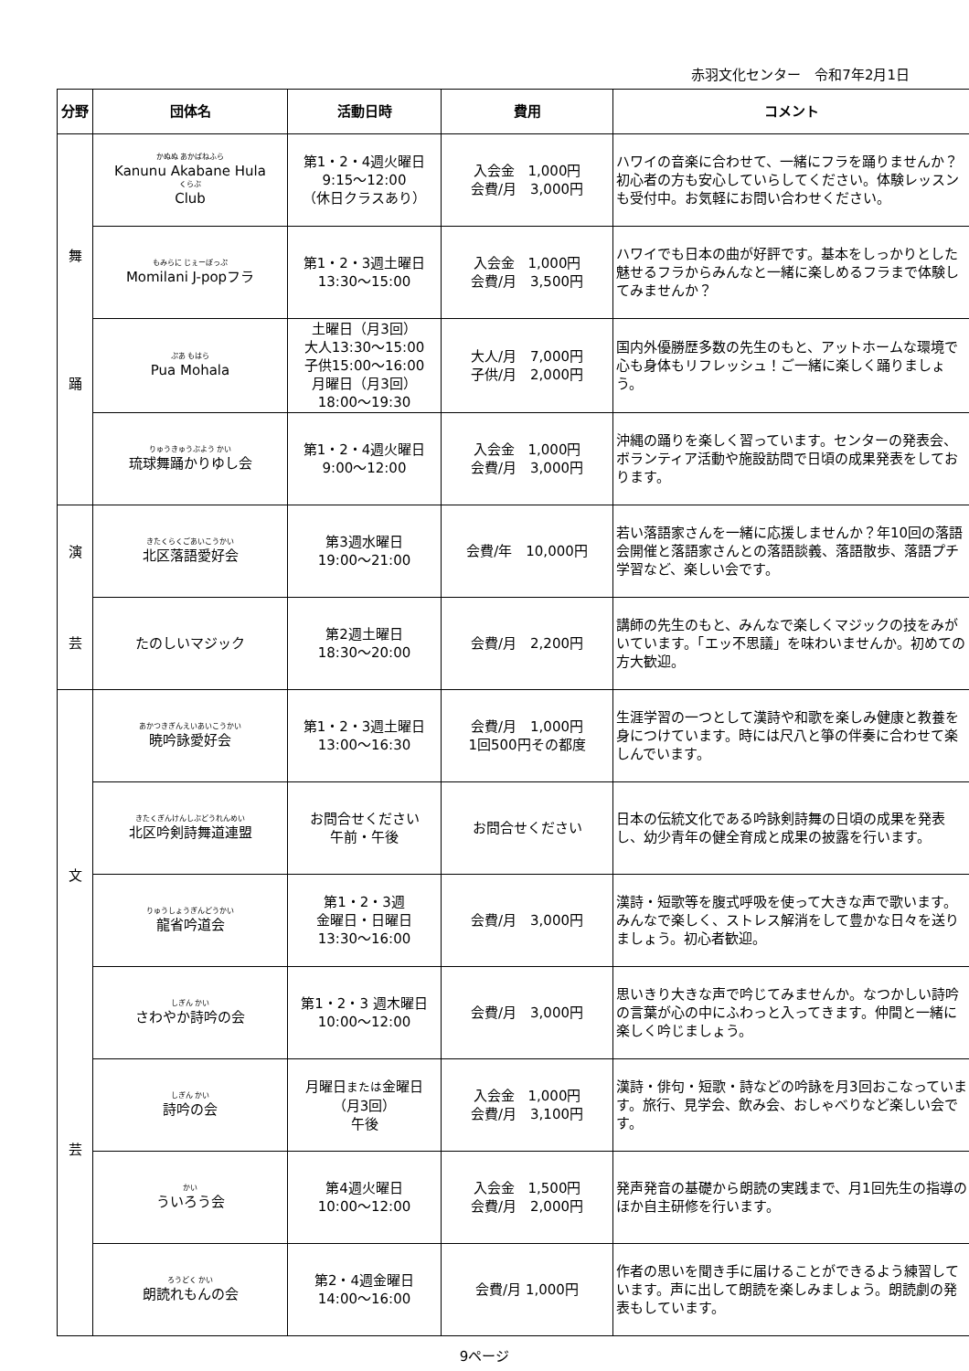赤羽文化センター　令和7年2月1日
| 分野 | 団体名 | 活動日時 | 費用 | コメント |
| --- | --- | --- | --- | --- |
| 舞 踊 | かぬぬ あかばねふら Kanunu Akabane Hula くらぶ Club | 第1・2・4週火曜日 9:15～12:00 （休日クラスあり） | 入会金 1,000円 会費/月 3,000円 | ハワイの音楽に合わせて、一緒にフラを踊りませんか？初心者の方も安心していらしてください。体験レッスンも受付中。お気軽にお問い合わせください。 |
| | もみらに じぇーぽっぷ Momilani J-popフラ | 第1・2・3週土曜日 13:30～15:00 | 入会金 1,000円 会費/月 3,500円 | ハワイでも日本の曲が好評です。基本をしっかりとした魅せるフラからみんなと一緒に楽しめるフラまで体験してみませんか？ |
| | ぷあ もはら Pua Mohala | 土曜日（月3回） 大人13:30～15:00 子供15:00～16:00 月曜日（月3回） 18:00～19:30 | 大人/月 7,000円 子供/月 2,000円 | 国内外優勝歴多数の先生のもと、アットホームな環境で心も身体もリフレッシュ！ご一緒に楽しく踊りましょう。 |
| | りゅうきゅうぶよう かい 琉球舞踊かりゆし会 | 第1・2・4週火曜日 9:00～12:00 | 入会金 1,000円 会費/月 3,000円 | 沖縄の踊りを楽しく習っています。センターの発表会、ボランティア活動や施設訪問で日頃の成果発表をしております。 |
| 演 芸 | きたくらくごあいこうかい 北区落語愛好会 | 第3週水曜日 19:00～21:00 | 会費/年 10,000円 | 若い落語家さんを一緒に応援しませんか？年10回の落語会開催と落語家さんとの落語談義、落語散歩、落語プチ学習など、楽しい会です。 |
| | たのしいマジック | 第2週土曜日 18:30～20:00 | 会費/月 2,200円 | 講師の先生のもと、みんなで楽しくマジックの技をみがいています。「エッ不思議」を味わいませんか。初めての方大歓迎。 |
| 文 芸 | あかつきぎんえいあいこうかい 暁吟詠愛好会 | 第1・2・3週土曜日 13:00～16:30 | 会費/月 1,000円 1回500円その都度 | 生涯学習の一つとして漢詩や和歌を楽しみ健康と教養を身につけています。時には尺八と箏の伴奏に合わせて楽しんでいます。 |
| | きたくぎんけんしぶどうれんめい 北区吟剣詩舞道連盟 | お問合せください 午前・午後 | お問合せください | 日本の伝統文化である吟詠剣詩舞の日頃の成果を発表し、幼少青年の健全育成と成果の披露を行います。 |
| | りゅうしょうぎんどうかい 龍省吟道会 | 第1・2・3週 金曜日・日曜日 13:30～16:00 | 会費/月 3,000円 | 漢詩・短歌等を腹式呼吸を使って大きな声で歌います。みんなで楽しく、ストレス解消をして豊かな日々を送りましょう。初心者歓迎。 |
| | しぎん かい さわやか詩吟の会 | 第1・2・3 週木曜日 10:00～12:00 | 会費/月 3,000円 | 思いきり大きな声で吟じてみませんか。なつかしい詩吟の言葉が心の中にふわっと入ってきます。仲間と一緒に楽しく吟じましょう。 |
| | しぎん かい 詩吟の会 | 月曜日 または 金曜日 （月3回） 午後 | 入会金 1,000円 会費/月 3,100円 | 漢詩・俳句・短歌・詩などの吟詠を月3回おこなっています。旅行、見学会、飲み会、おしゃべりなど楽しい会です。 |
| | かい ういろう会 | 第4週火曜日 10:00～12:00 | 入会金 1,500円 会費/月 2,000円 | 発声発音の基礎から朗読の実践まで、月1回先生の指導のほか自主研修を行います。 |
| | ろうどく かい 朗読れもんの会 | 第2・4週金曜日 14:00～16:00 | 会費/月 1,000円 | 作者の思いを聞き手に届けることができるよう練習しています。声に出して朗読を楽しみましょう。朗読劇の発表もしています。 |
9ページ